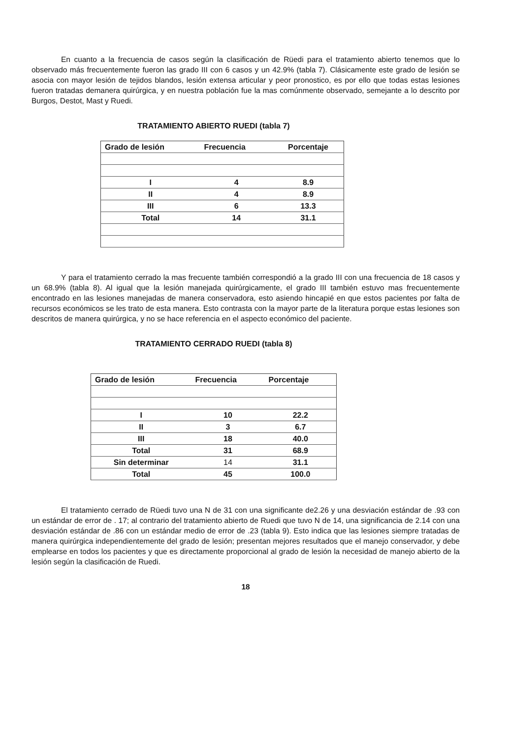En cuanto a la frecuencia de casos según la clasificación de Rüedi para el tratamiento abierto tenemos que lo observado más frecuentemente fueron las grado III con 6 casos y un 42.9% (tabla 7). Clásicamente este grado de lesión se asocia con mayor lesión de tejidos blandos, lesión extensa articular y peor pronostico, es por ello que todas estas lesiones fueron tratadas demanera quirúrgica, y en nuestra población fue la mas comúnmente observado, semejante a lo descrito por Burgos, Destot, Mast y Ruedi.
TRATAMIENTO ABIERTO RUEDI (tabla 7)
| Grado de lesión | Frecuencia | Porcentaje |
| --- | --- | --- |
| I | 4 | 8.9 |
| II | 4 | 8.9 |
| III | 6 | 13.3 |
| Total | 14 | 31.1 |
Y para el tratamiento cerrado la mas frecuente también correspondió a la grado III con una frecuencia de 18 casos y un 68.9% (tabla 8). Al igual que la lesión manejada quirúrgicamente, el grado III también estuvo mas frecuentemente encontrado en las lesiones manejadas de manera conservadora, esto asiendo hincapié en que estos pacientes por falta de recursos económicos se les trato de esta manera. Esto contrasta con la mayor parte de la literatura porque estas lesiones son descritos de manera quirúrgica, y no se hace referencia en el aspecto económico del paciente.
TRATAMIENTO CERRADO RUEDI (tabla 8)
| Grado de lesión | Frecuencia | Porcentaje |
| --- | --- | --- |
| I | 10 | 22.2 |
| II | 3 | 6.7 |
| III | 18 | 40.0 |
| Total | 31 | 68.9 |
| Sin determinar | 14 | 31.1 |
| Total | 45 | 100.0 |
El tratamiento cerrado de Rüedi tuvo una N de 31 con una significante de2.26 y una desviación estándar de .93 con un estándar de error de . 17; al contrario del tratamiento abierto de Ruedi que tuvo N de 14, una significancia de 2.14 con una desviación estándar de .86 con un estándar medio de error de .23 (tabla 9). Esto indica que las lesiones siempre tratadas de manera quirúrgica independientemente del grado de lesión; presentan mejores resultados que el manejo conservador, y debe emplearse en todos los pacientes y que es directamente proporcional al grado de lesión la necesidad de manejo abierto de la lesión según la clasificación de Ruedi.
18